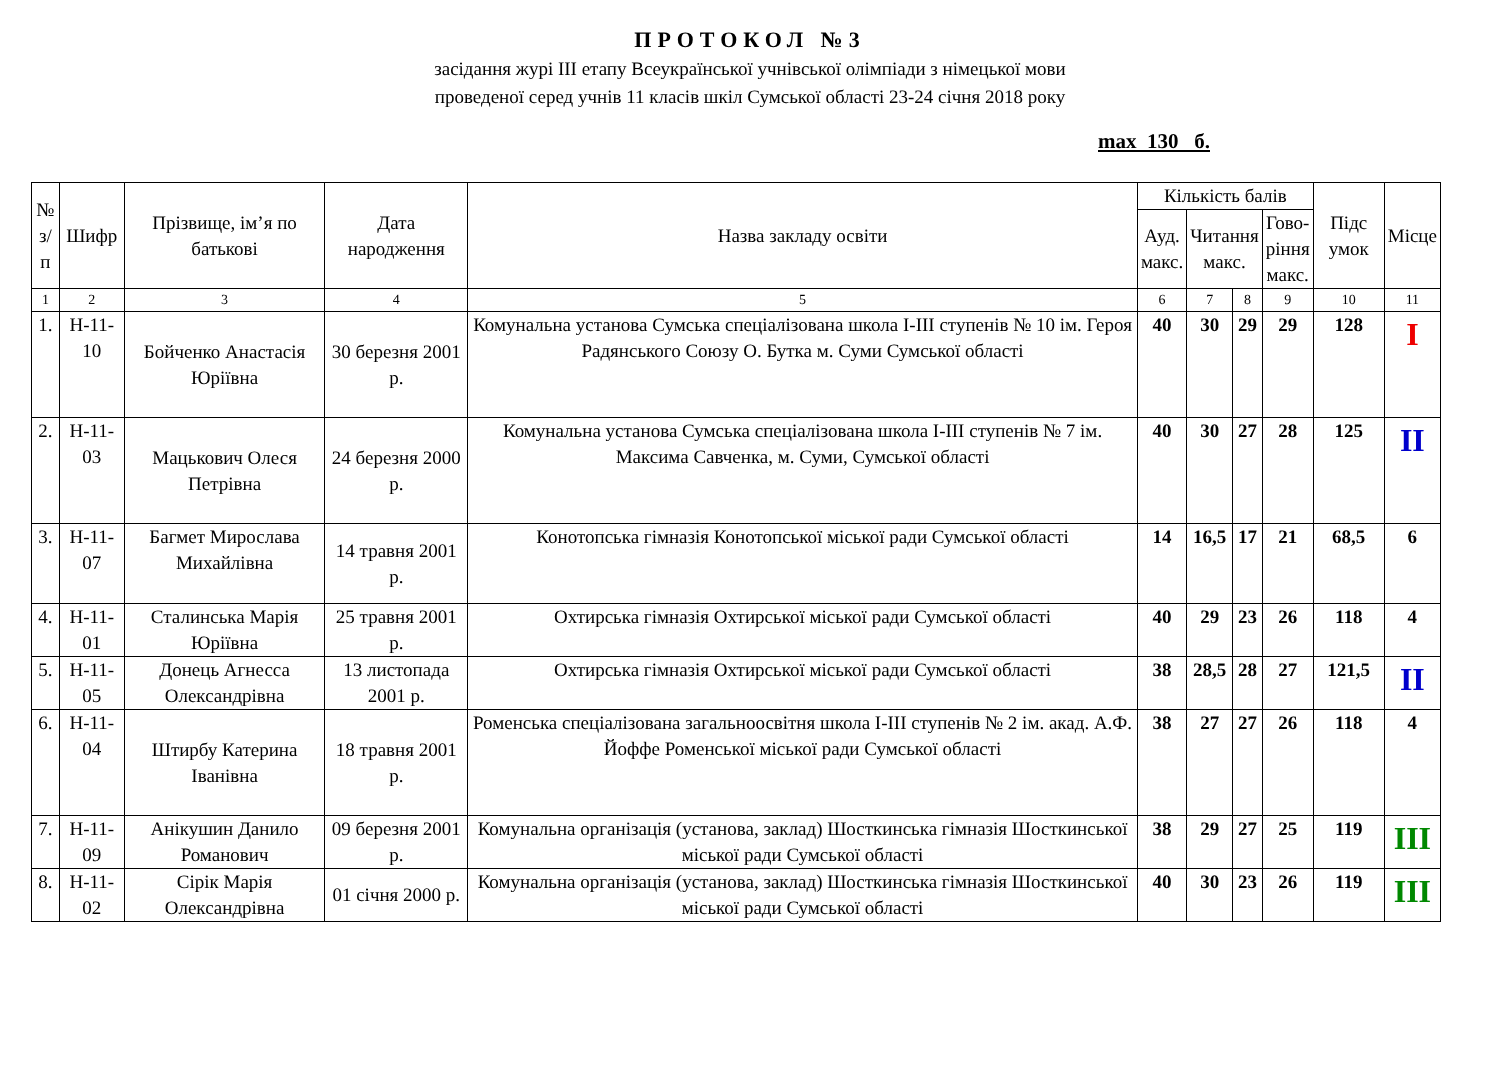ПРОТОКОЛ №3
засідання журі ІІІ етапу Всеукраїнської учнівської олімпіади з німецької мови
проведеної серед учнів 11 класів шкіл Сумської області 23-24 січня 2018 року
max 130 б.
| № з/п | Шифр | Прізвище, ім’я по батькові | Дата народження | Назва закладу освіти | Кількість балів | | | | Підс умок | Місце |
| --- | --- | --- | --- | --- | --- | --- | --- | --- | --- | --- |
| | | | | | Ауд. макс. | Читання макс. | | Гово- ріння макс. | | |
| 1 | 2 | 3 | 4 | 5 | 6 | 7 | 8 | 9 | 10 | 11 |
| 1. | Н-11-10 | Бойченко Анастасія Юріївна | 30 березня 2001 р. | Комунальна установа Сумська спеціалізована школа І-ІІІ ступенів № 10 ім. Героя Радянського Союзу О. Бутка м. Суми Сумської області | 40 | 30 | 29 | 29 | 128 | I |
| 2. | Н-11-03 | Мацькович Олеся Петрівна | 24 березня 2000 р. | Комунальна установа Сумська спеціалізована школа І-ІІІ ступенів № 7 ім. Максима Савченка, м. Суми, Сумської області | 40 | 30 | 27 | 28 | 125 | II |
| 3. | Н-11-07 | Багмет Мирослава Михайлівна | 14 травня 2001 р. | Конотопська гімназія Конотопської міської ради Сумської області | 14 | 16,5 | 17 | 21 | 68,5 | 6 |
| 4. | Н-11-01 | Сталинська Марія Юріївна | 25 травня 2001 р. | Охтирська гімназія Охтирської міської ради Сумської області | 40 | 29 | 23 | 26 | 118 | 4 |
| 5. | Н-11-05 | Донець Агнесса Олександрівна | 13 листопада 2001 р. | Охтирська гімназія Охтирської міської ради Сумської області | 38 | 28,5 | 28 | 27 | 121,5 | II |
| 6. | Н-11-04 | Штирбу Катерина Іванівна | 18 травня 2001 р. | Роменська спеціалізована загальноосвітня школа І-ІІІ ступенів № 2 ім. акад. А.Ф. Йоффе Роменської міської ради Сумської області | 38 | 27 | 27 | 26 | 118 | 4 |
| 7. | Н-11-09 | Анікушин Данило Романович | 09 березня 2001 р. | Комунальна організація (установа, заклад) Шосткинська гімназія Шосткинської міської ради Сумської області | 38 | 29 | 27 | 25 | 119 | III |
| 8. | Н-11-02 | Сірік Марія Олександрівна | 01 січня 2000 р. | Комунальна організація (установа, заклад) Шосткинська гімназія Шосткинської міської ради Сумської області | 40 | 30 | 23 | 26 | 119 | III |